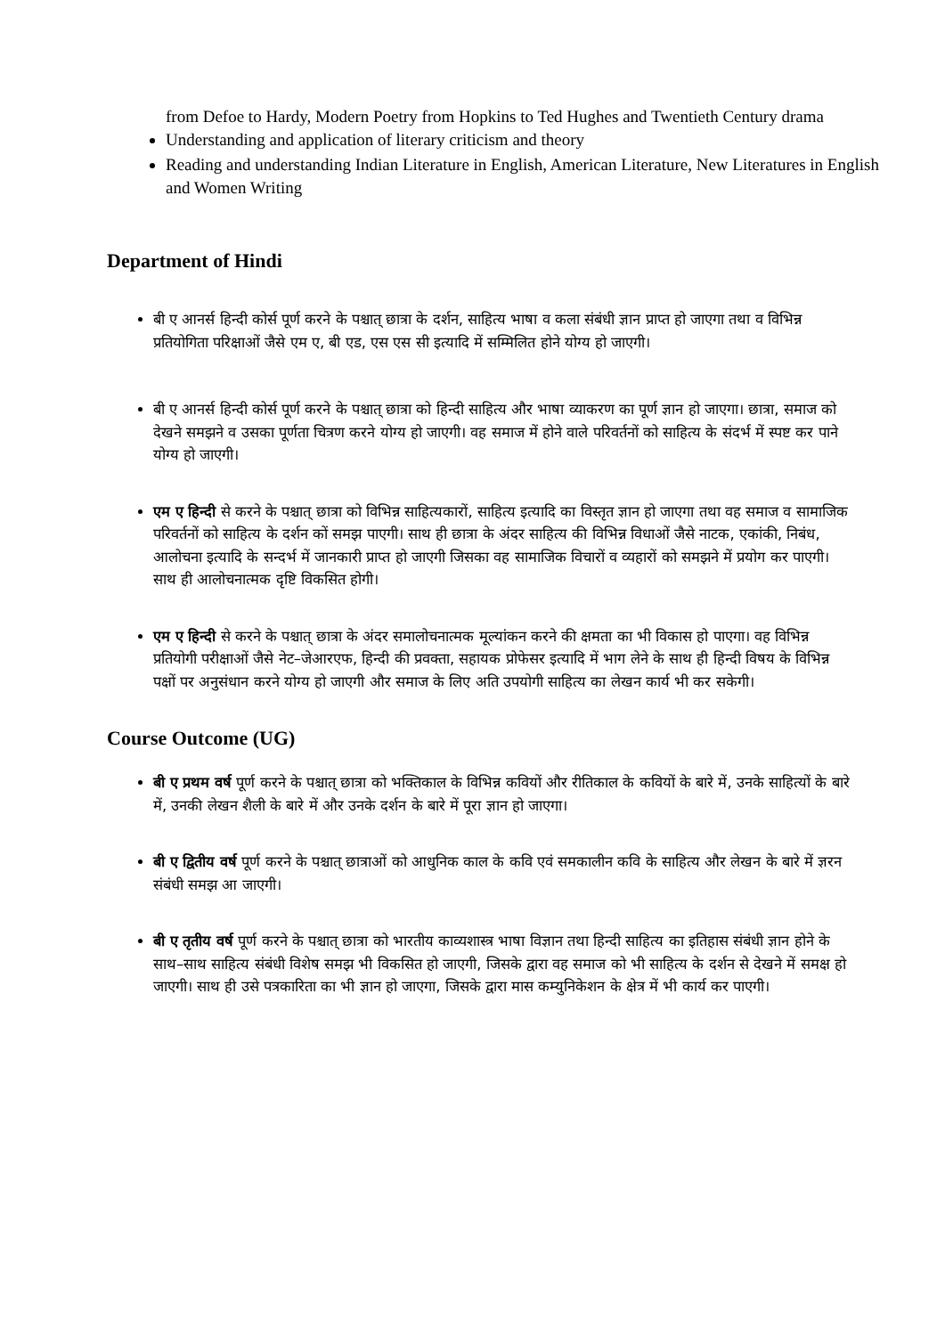from Defoe to Hardy, Modern Poetry from Hopkins to Ted Hughes and Twentieth Century drama
Understanding and application of literary criticism and theory
Reading and understanding Indian Literature in English, American Literature, New Literatures in English and Women Writing
Department of Hindi
बी ए आनर्स हिन्दी कोर्स पूर्ण करने के पश्चात् छात्रा के दर्शन, साहित्य भाषा व कला संबंधी ज्ञान प्राप्त हो जाएगा तथा व विभिन्न प्रतियोगिता परिक्षाओं जैसे एम ए, बी एड, एस एस सी इत्यादि में सम्मिलित होने योग्य हो जाएगी।
बी ए आनर्स हिन्दी कोर्स पूर्ण करने के पश्चात् छात्रा को हिन्दी साहित्य और भाषा व्याकरण का पूर्ण ज्ञान हो जाएगा। छात्रा, समाज को देखने समझने व उसका पूर्णता चित्रण करने योग्य हो जाएगी। वह समाज में होने वाले परिवर्तनों को साहित्य के संदर्भ में स्पष्ट कर पाने योग्य हो जाएगी।
एम ए हिन्दी से करने के पश्चात् छात्रा को विभिन्न साहित्यकारों, साहित्य इत्यादि का विस्तृत ज्ञान हो जाएगा तथा वह समाज व सामाजिक परिवर्तनों को साहित्य के दर्शन कों समझ पाएगी। साथ ही छात्रा के अंदर साहित्य की विभिन्न विधाओं जैसे नाटक, एकांकी, निबंध, आलोचना इत्यादि के सन्दर्भ में जानकारी प्राप्त हो जाएगी जिसका वह सामाजिक विचारों व व्यहारों को समझने में प्रयोग कर पाएगी। साथ ही आलोचनात्मक दृष्टि विकसित होगी।
एम ए हिन्दी से करने के पश्चात् छात्रा के अंदर समालोचनात्मक मूल्यांकन करने की क्षमता का भी विकास हो पाएगा। वह विभिन्न प्रतियोगी परीक्षाओं जैसे नेट–जेआरएफ, हिन्दी की प्रवक्ता, सहायक प्रोफेसर इत्यादि में भाग लेने के साथ ही हिन्दी विषय के विभिन्न पक्षों पर अनुसंधान करने योग्य हो जाएगी और समाज के लिए अति उपयोगी साहित्य का लेखन कार्य भी कर सकेगी।
Course Outcome (UG)
बी ए प्रथम वर्ष पूर्ण करने के पश्चात् छात्रा को भक्तिकाल के विभिन्न कवियों और रीतिकाल के कवियों के बारे में, उनके साहित्यों के बारे में, उनकी लेखन शैली के बारे में और उनके दर्शन के बारे में पूरा ज्ञान हो जाएगा।
बी ए द्वितीय वर्ष पूर्ण करने के पश्चात् छात्राओं को आधुनिक काल के कवि एवं समकालीन कवि के साहित्य और लेखन के बारे में ज्ञरन संबंधी समझ आ जाएगी।
बी ए तृतीय वर्ष पूर्ण करने के पश्चात् छात्रा को भारतीय काव्यशास्त्र भाषा विज्ञान तथा हिन्दी साहित्य का इतिहास संबंधी ज्ञान होने के साथ–साथ साहित्य संबंधी विशेष समझ भी विकसित हो जाएगी, जिसके द्वारा वह समाज को भी साहित्य के दर्शन से देखने में समक्ष हो जाएगी। साथ ही उसे पत्रकारिता का भी ज्ञान हो जाएगा, जिसके द्वारा मास कम्युनिकेशन के क्षेत्र में भी कार्य कर पाएगी।